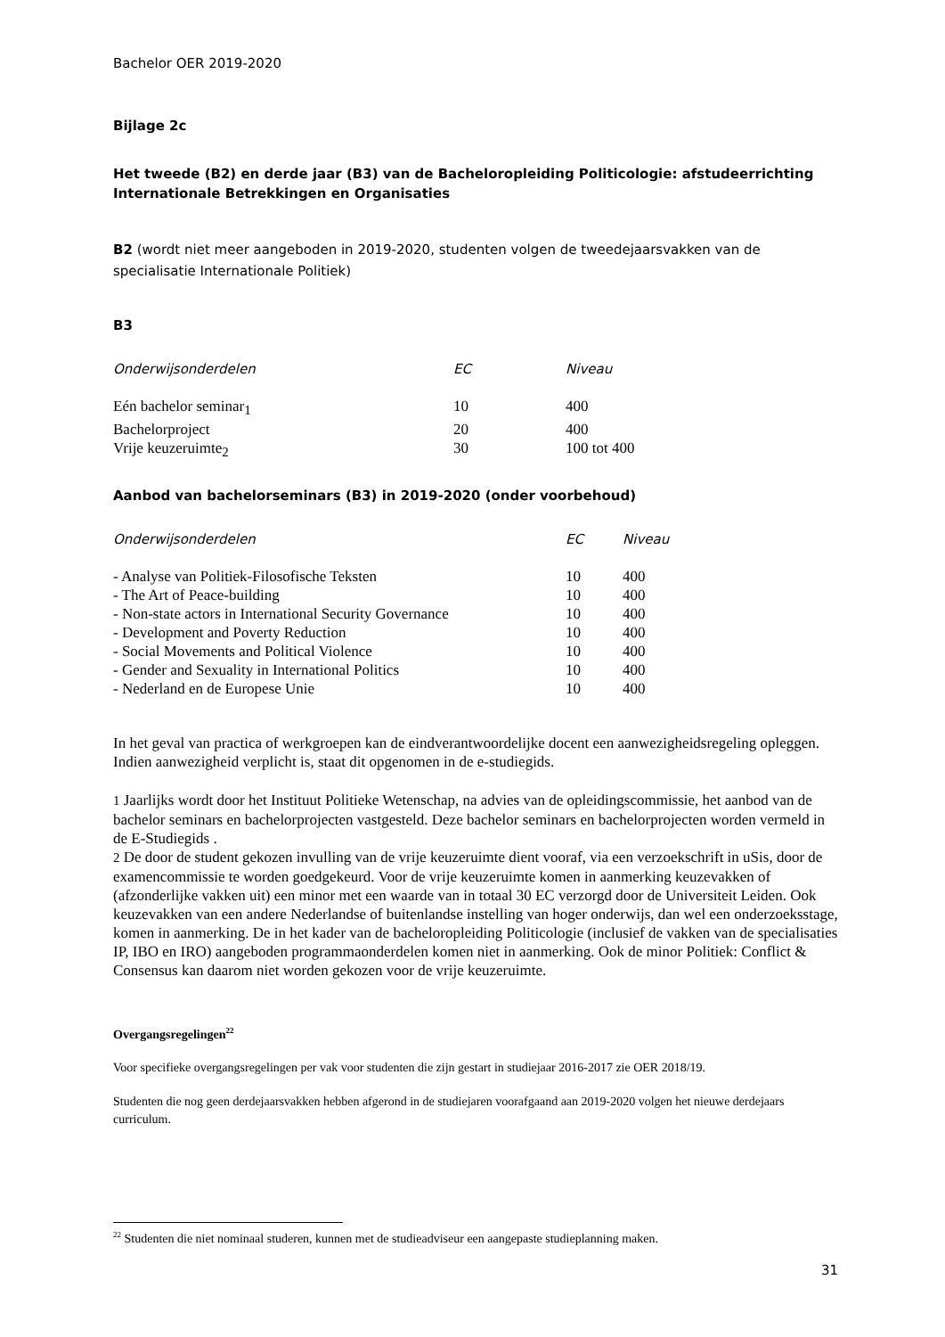Bachelor OER 2019-2020
Bijlage 2c
Het tweede (B2) en derde jaar (B3) van de Bacheloropleiding Politicologie: afstudeerrichting Internationale Betrekkingen en Organisaties
B2 (wordt niet meer aangeboden in 2019-2020, studenten volgen de tweedejaarsvakken van de specialisatie Internationale Politiek)
B3
| Onderwijsonderdelen | EC | Niveau |
| --- | --- | --- |
| Eén bachelor seminar<sub>1</sub> | 10 | 400 |
| Bachelorproject | 20 | 400 |
| Vrije keuzeruimte<sub>2</sub> | 30 | 100 tot 400 |
Aanbod van bachelorseminars (B3) in 2019-2020 (onder voorbehoud)
| Onderwijsonderdelen | EC | Niveau |
| --- | --- | --- |
| - Analyse van Politiek-Filosofische Teksten | 10 | 400 |
| - The Art of Peace-building | 10 | 400 |
| - Non-state actors in International Security Governance | 10 | 400 |
| - Development and Poverty Reduction | 10 | 400 |
| - Social Movements and Political Violence | 10 | 400 |
| - Gender and Sexuality in International Politics | 10 | 400 |
| - Nederland en de Europese Unie | 10 | 400 |
In het geval van practica of werkgroepen kan de eindverantwoordelijke docent een aanwezigheidsregeling opleggen. Indien aanwezigheid verplicht is, staat dit opgenomen in de e-studiegids.
1 Jaarlijks wordt door het Instituut Politieke Wetenschap, na advies van de opleidingscommissie, het aanbod van de bachelor seminars en bachelorprojecten vastgesteld. Deze bachelor seminars en bachelorprojecten worden vermeld in de E-Studiegids .
2 De door de student gekozen invulling van de vrije keuzeruimte dient vooraf, via een verzoekschrift in uSis, door de examencommissie te worden goedgekeurd. Voor de vrije keuzeruimte komen in aanmerking keuzevakken of (afzonderlijke vakken uit) een minor met een waarde van in totaal 30 EC verzorgd door de Universiteit Leiden. Ook keuzevakken van een andere Nederlandse of buitenlandse instelling van hoger onderwijs, dan wel een onderzoeksstage, komen in aanmerking. De in het kader van de bacheloropleiding Politicologie (inclusief de vakken van de specialisaties IP, IBO en IRO) aangeboden programmaonderdelen komen niet in aanmerking. Ook de minor Politiek: Conflict & Consensus kan daarom niet worden gekozen voor de vrije keuzeruimte.
Overgangsregelingen<sup>22</sup>
Voor specifieke overgangsregelingen per vak voor studenten die zijn gestart in studiejaar 2016-2017 zie OER 2018/19.
Studenten die nog geen derdejaarsvakken hebben afgerond in de studiejaren voorafgaand aan 2019-2020 volgen het nieuwe derdejaars curriculum.
<sup>22</sup> Studenten die niet nominaal studeren, kunnen met de studieadviseur een aangepaste studieplanning maken.
31